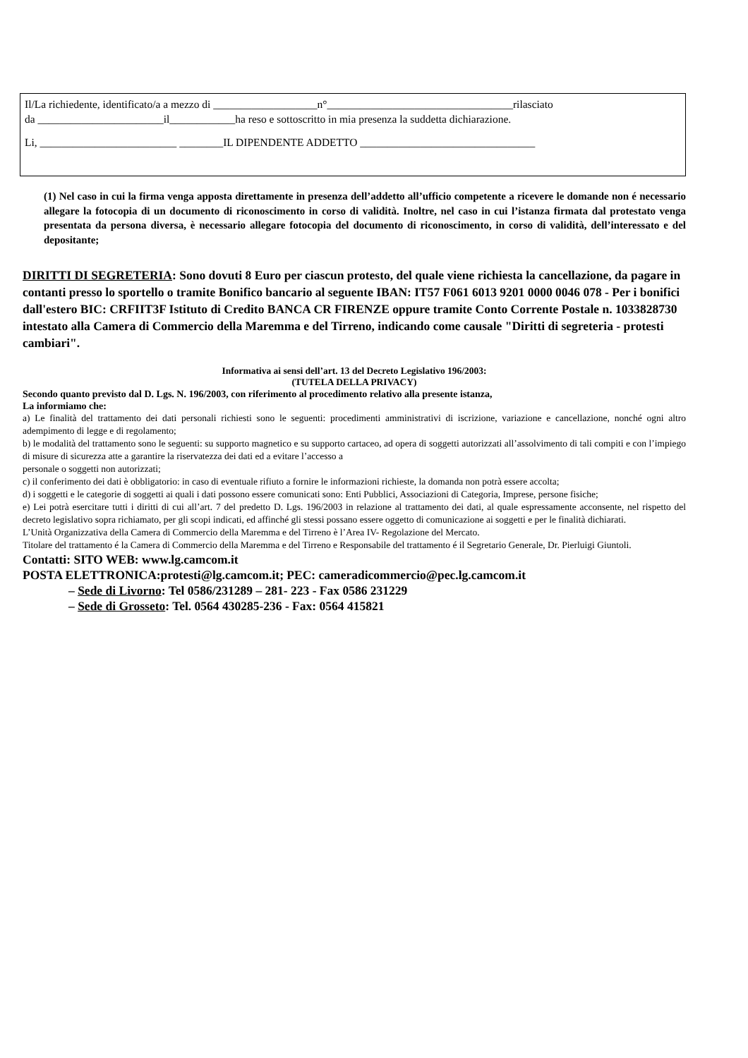Il/La richiedente, identificato/a a mezzo di ___________________n°__________________________________rilasciato
da _______________________il____________ha reso e sottoscritto in mia presenza la suddetta dichiarazione.
Li, _________________________ ________IL DIPENDENTE ADDETTO ________________________________
(1) Nel caso in cui la firma venga apposta direttamente in presenza dell’addetto all’ufficio competente a ricevere le domande non é necessario allegare la fotocopia di un documento di riconoscimento in corso di validità. Inoltre, nel caso in cui l’istanza firmata dal protestato venga presentata da persona diversa, è necessario allegare fotocopia del documento di riconoscimento, in corso di validità, dell’interessato e del depositante;
DIRITTI DI SEGRETERIA: Sono dovuti 8 Euro per ciascun protesto, del quale viene richiesta la cancellazione, da pagare in contanti presso lo sportello o tramite Bonifico bancario al seguente IBAN: IT57 F061 6013 9201 0000 0046 078 - Per i bonifici dall'estero BIC: CRFIIT3F Istituto di Credito BANCA CR FIRENZE oppure tramite Conto Corrente Postale n. 1033828730 intestato alla Camera di Commercio della Maremma e del Tirreno, indicando come causale "Diritti di segreteria - protesti cambiari".
Informativa ai sensi dell’art. 13 del Decreto Legislativo 196/2003:
(TUTELA DELLA PRIVACY)
Secondo quanto previsto dal D. Lgs. N. 196/2003, con riferimento al procedimento relativo alla presente istanza,
La informiamo che:
a) Le finalità del trattamento dei dati personali richiesti sono le seguenti: procedimenti amministrativi di iscrizione, variazione e cancellazione, nonché ogni altro adempimento di legge e di regolamento;
b) le modalità del trattamento sono le seguenti: su supporto magnetico e su supporto cartaceo, ad opera di soggetti autorizzati all’assolvimento di tali compiti e con l’impiego di misure di sicurezza atte a garantire la riservatezza dei dati ed a evitare l’accesso a
personale o soggetti non autorizzati;
c) il conferimento dei dati è obbligatorio: in caso di eventuale rifiuto a fornire le informazioni richieste, la domanda non potrà essere accolta;
d) i soggetti e le categorie di soggetti ai quali i dati possono essere comunicati sono: Enti Pubblici, Associazioni di Categoria, Imprese, persone fisiche;
e) Lei potrà esercitare tutti i diritti di cui all’art. 7 del predetto D. Lgs. 196/2003 in relazione al trattamento dei dati, al quale espressamente acconsente, nel rispetto del decreto legislativo sopra richiamato, per gli scopi indicati, ed affinché gli stessi possano essere oggetto di comunicazione ai soggetti e per le finalità dichiarati.
L’Unità Organizzativa della Camera di Commercio della Maremma e del Tirreno è l’Area IV- Regolazione del Mercato.
Titolare del trattamento é la Camera di Commercio della Maremma e del Tirreno e Responsabile del trattamento é il Segretario Generale, Dr. Pierluigi Giuntoli.
Contatti: SITO WEB: www.lg.camcom.it
POSTA ELETTRONICA:protesti@lg.camcom.it; PEC: cameradicommercio@pec.lg.camcom.it
– Sede di Livorno: Tel 0586/231289 – 281- 223 - Fax 0586 231229
– Sede di Grosseto: Tel. 0564 430285-236 - Fax: 0564 415821